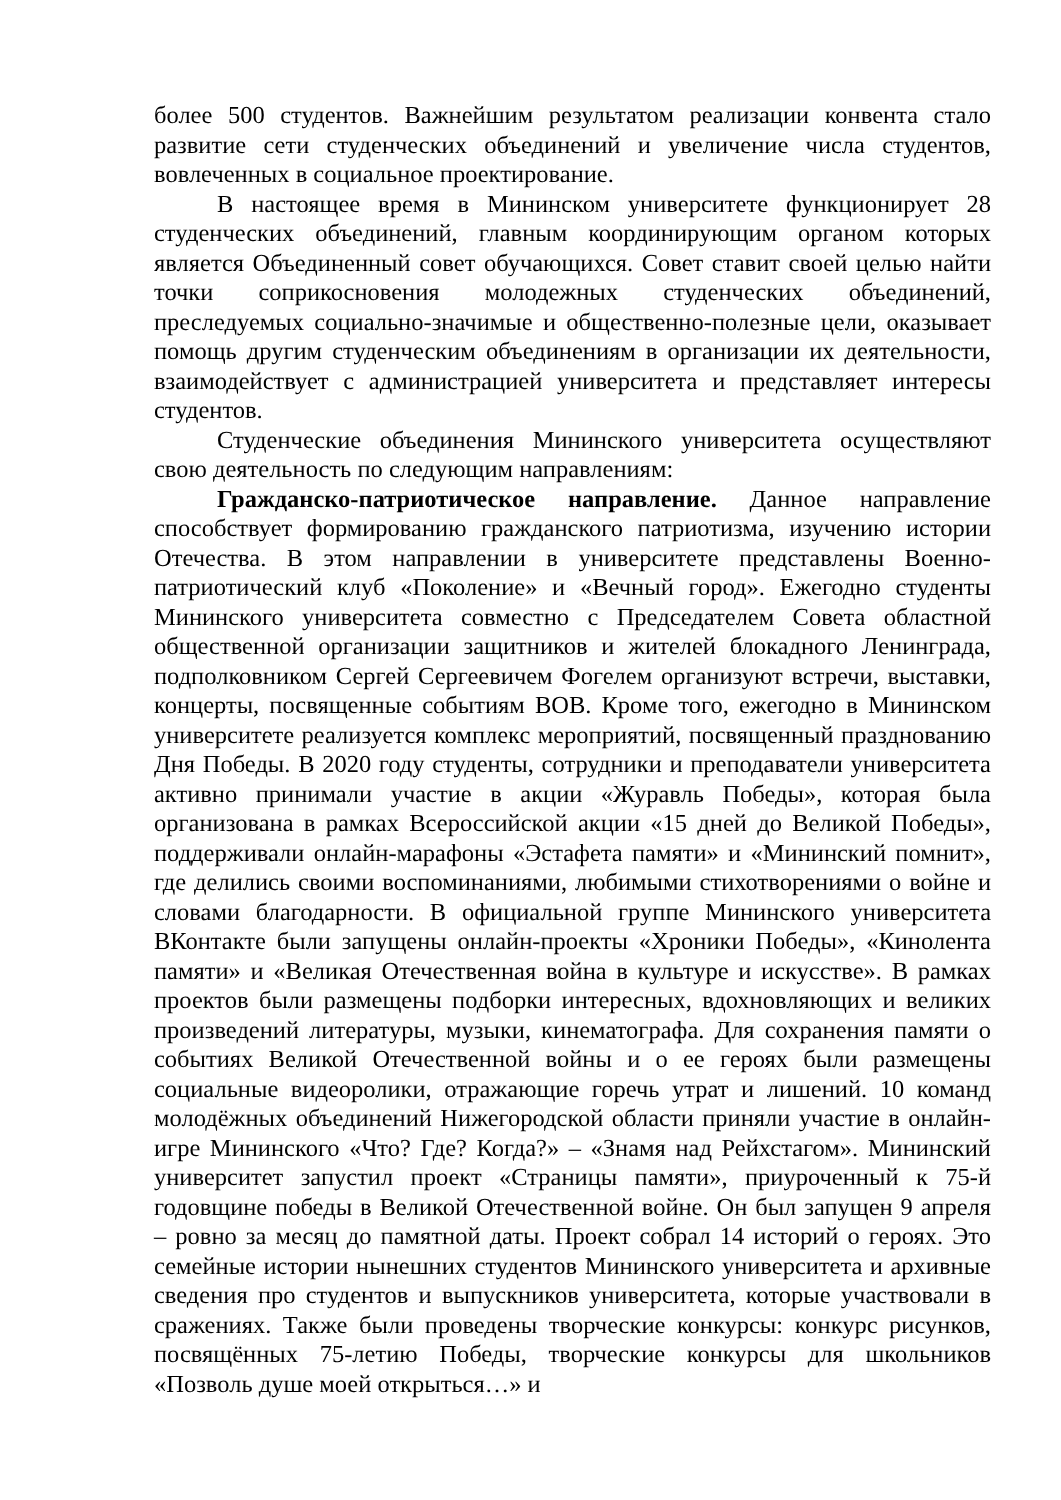более 500 студентов. Важнейшим результатом реализации конвента стало развитие сети студенческих объединений и увеличение числа студентов, вовлеченных в социальное проектирование.
В настоящее время в Мининском университете функционирует 28 студенческих объединений, главным координирующим органом которых является Объединенный совет обучающихся. Совет ставит своей целью найти точки соприкосновения молодежных студенческих объединений, преследуемых социально-значимые и общественно-полезные цели, оказывает помощь другим студенческим объединениям в организации их деятельности, взаимодействует с администрацией университета и представляет интересы студентов.
Студенческие объединения Мининского университета осуществляют свою деятельность по следующим направлениям:
Гражданско-патриотическое направление. Данное направление способствует формированию гражданского патриотизма, изучению истории Отечества. В этом направлении в университете представлены Военно-патриотический клуб «Поколение» и «Вечный город». Ежегодно студенты Мининского университета совместно с Председателем Совета областной общественной организации защитников и жителей блокадного Ленинграда, подполковником Сергей Сергеевичем Фогелем организуют встречи, выставки, концерты, посвященные событиям ВОВ. Кроме того, ежегодно в Мининском университете реализуется комплекс мероприятий, посвященный празднованию Дня Победы. В 2020 году студенты, сотрудники и преподаватели университета активно принимали участие в акции «Журавль Победы», которая была организована в рамках Всероссийской акции «15 дней до Великой Победы», поддерживали онлайн-марафоны «Эстафета памяти» и «Мининский помнит», где делились своими воспоминаниями, любимыми стихотворениями о войне и словами благодарности. В официальной группе Мининского университета ВКонтакте были запущены онлайн-проекты «Хроники Победы», «Кинолента памяти» и «Великая Отечественная война в культуре и искусстве». В рамках проектов были размещены подборки интересных, вдохновляющих и великих произведений литературы, музыки, кинематографа. Для сохранения памяти о событиях Великой Отечественной войны и о ее героях были размещены социальные видеоролики, отражающие горечь утрат и лишений. 10 команд молодёжных объединений Нижегородской области приняли участие в онлайн-игре Мининского «Что? Где? Когда?» – «Знамя над Рейхстагом». Мининский университет запустил проект «Страницы памяти», приуроченный к 75-й годовщине победы в Великой Отечественной войне. Он был запущен 9 апреля – ровно за месяц до памятной даты. Проект собрал 14 историй о героях. Это семейные истории нынешних студентов Мининского университета и архивные сведения про студентов и выпускников университета, которые участвовали в сражениях. Также были проведены творческие конкурсы: конкурс рисунков, посвящённых 75-летию Победы, творческие конкурсы для школьников «Позволь душе моей открыться…» и